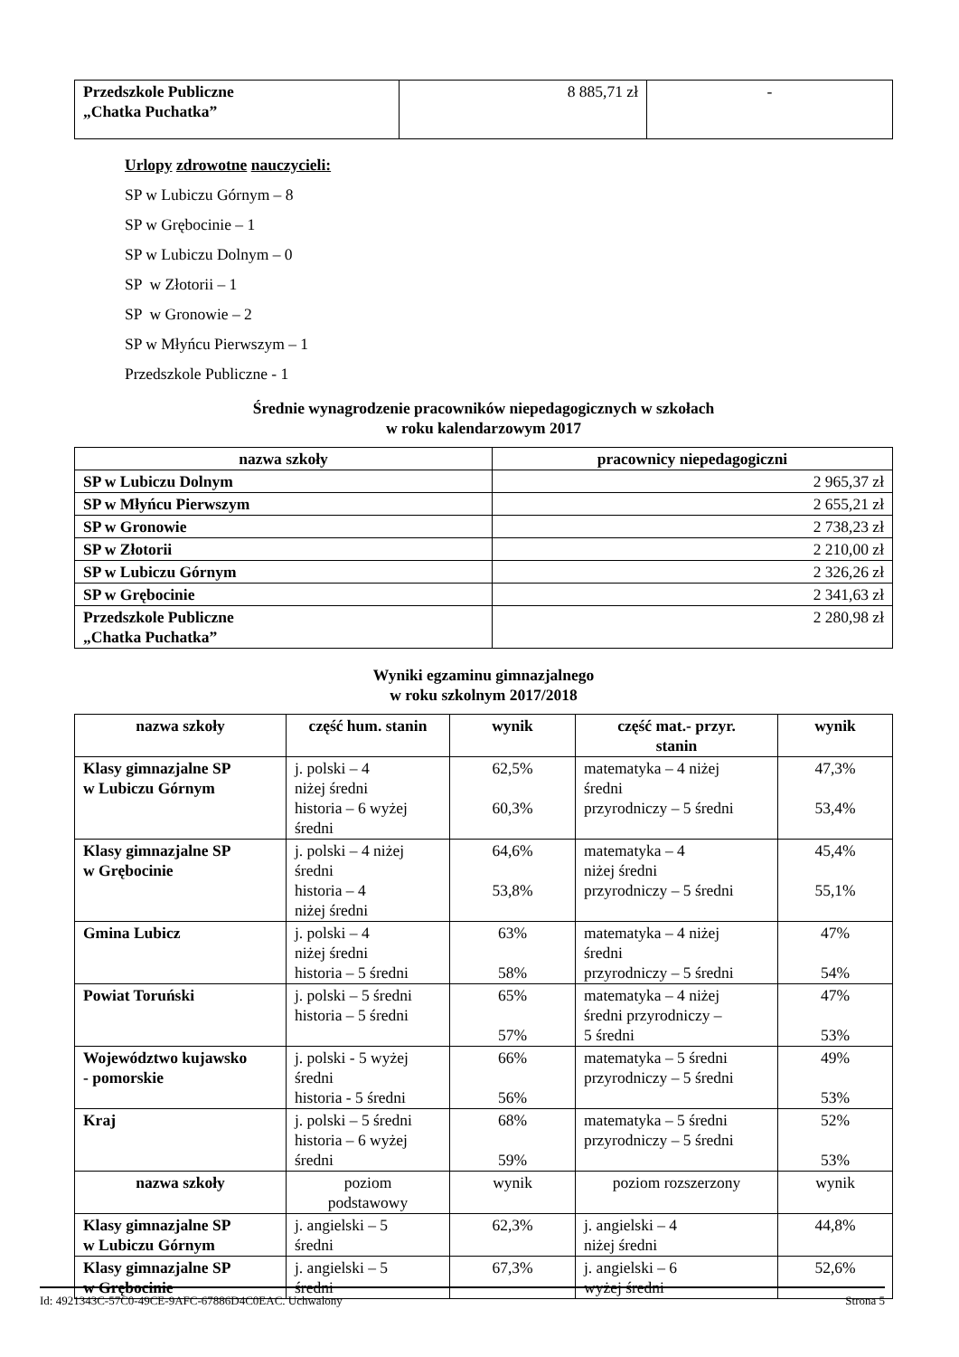| Przedszkole Publiczne „Chatka Puchatka” | 8 885,71 zł | - |
Urlopy zdrowotne nauczycieli:
SP w Lubiczu Górnym – 8
SP w Grębocinie – 1
SP w Lubiczu Dolnym – 0
SP w Złotorii – 1
SP w Gronowie – 2
SP w Młyńcu Pierwszym – 1
Przedszkole Publiczne - 1
Średnie wynagrodzenie pracowników niepedagogicznych w szkołach
w roku kalendarzowym 2017
| nazwa szkoły | pracownicy niepedagogiczni |
| --- | --- |
| SP w Lubiczu Dolnym | 2 965,37 zł |
| SP w Młyńcu Pierwszym | 2 655,21 zł |
| SP w Gronowie | 2 738,23 zł |
| SP w Złotorii | 2 210,00 zł |
| SP w Lubiczu Górnym | 2 326,26 zł |
| SP w Grębocinie | 2 341,63 zł |
| Przedszkole Publiczne „Chatka Puchatka” | 2 280,98 zł |
Wyniki egzaminu gimnazjalnego
w roku szkolnym 2017/2018
| nazwa szkoły | część hum. stanin | wynik | część mat.- przyr. stanin | wynik |
| --- | --- | --- | --- | --- |
| Klasy gimnazjalne SP w Lubiczu Górnym | j. polski – 4 niżej średni historia – 6 wyżej średni | 62,5% 60,3% | matematyka – 4 niżej średni przyrodniczy – 5 średni | 47,3% 53,4% |
| Klasy gimnazjalne SP w Grębocinie | j. polski – 4 niżej średni historia – 4 niżej średni | 64,6% 53,8% | matematyka – 4 niżej średni przyrodniczy – 5 średni | 45,4% 55,1% |
| Gmina Lubicz | j. polski – 4 niżej średni historia – 5 średni | 63% 58% | matematyka – 4 niżej średni przyrodniczy – 5 średni | 47% 54% |
| Powiat Toruński | j. polski – 5 średni historia – 5 średni | 65% 57% | matematyka – 4 niżej średni przyrodniczy – 5 średni | 47% 53% |
| Województwo kujawsko - pomorskie | j. polski - 5 wyżej średni historia - 5 średni | 66% 56% | matematyka – 5 średni przyrodniczy – 5 średni | 49% 53% |
| Kraj | j. polski – 5 średni historia – 6 wyżej średni | 68% 59% | matematyka – 5 średni przyrodniczy – 5 średni | 52% 53% |
| nazwa szkoły | poziom podstawowy | wynik | poziom rozszerzony | wynik |
| Klasy gimnazjalne SP w Lubiczu Górnym | j. angielski – 5 średni | 62,3% | j. angielski – 4 niżej średni | 44,8% |
| Klasy gimnazjalne SP w Grębocinie | j. angielski – 5 średni | 67,3% | j. angielski – 6 wyżej średni | 52,6% |
Id: 4921343C-57C0-49CE-9AFC-67886D4C0EAC. Uchwalony Strona 5